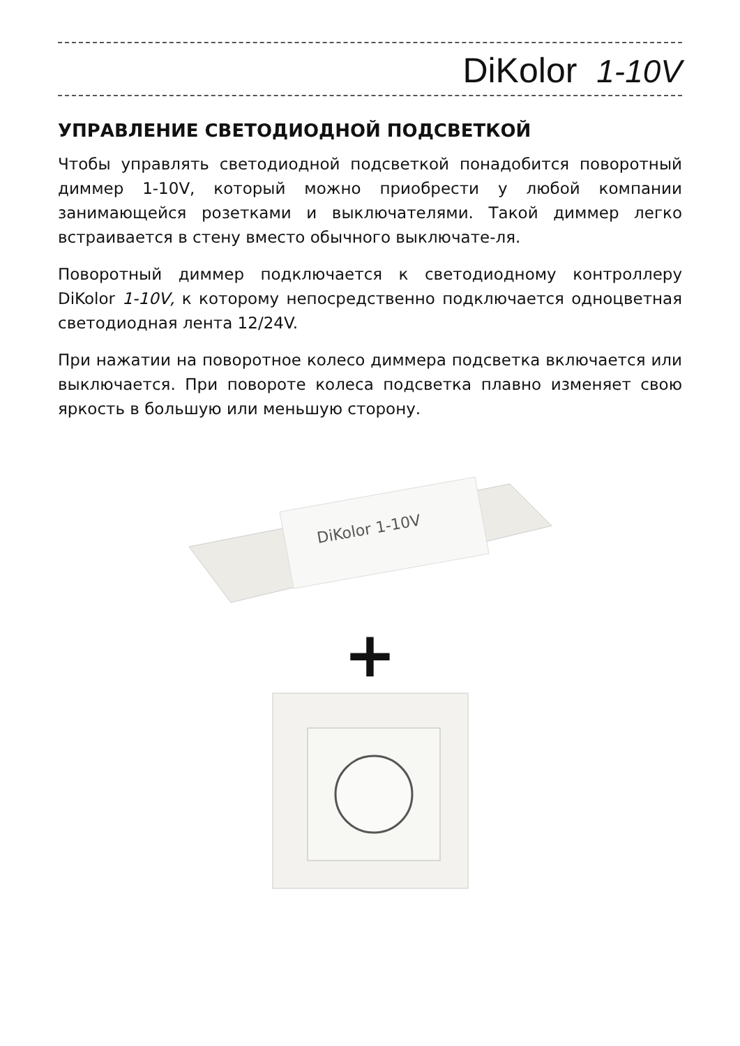DiKolor 1-10V
УПРАВЛЕНИЕ СВЕТОДИОДНОЙ ПОДСВЕТКОЙ
Чтобы управлять светодиодной подсветкой понадобится поворотный диммер 1-10V, который можно приобрести у любой компании занимающейся розетками и выключателями. Такой диммер легко встраивается в стену вместо обычного выключате-ля.
Поворотный диммер подключается к светодиодному контроллеру DiKolor 1-10V, к которому непосредственно подключается одноцветная светодиодная лента 12/24V.
При нажатии на поворотное колесо диммера подсветка включается или выключается. При повороте колеса подсветка плавно изменяет свою яркость в большую или меньшую сторону.
DiKolor 1-10V
+